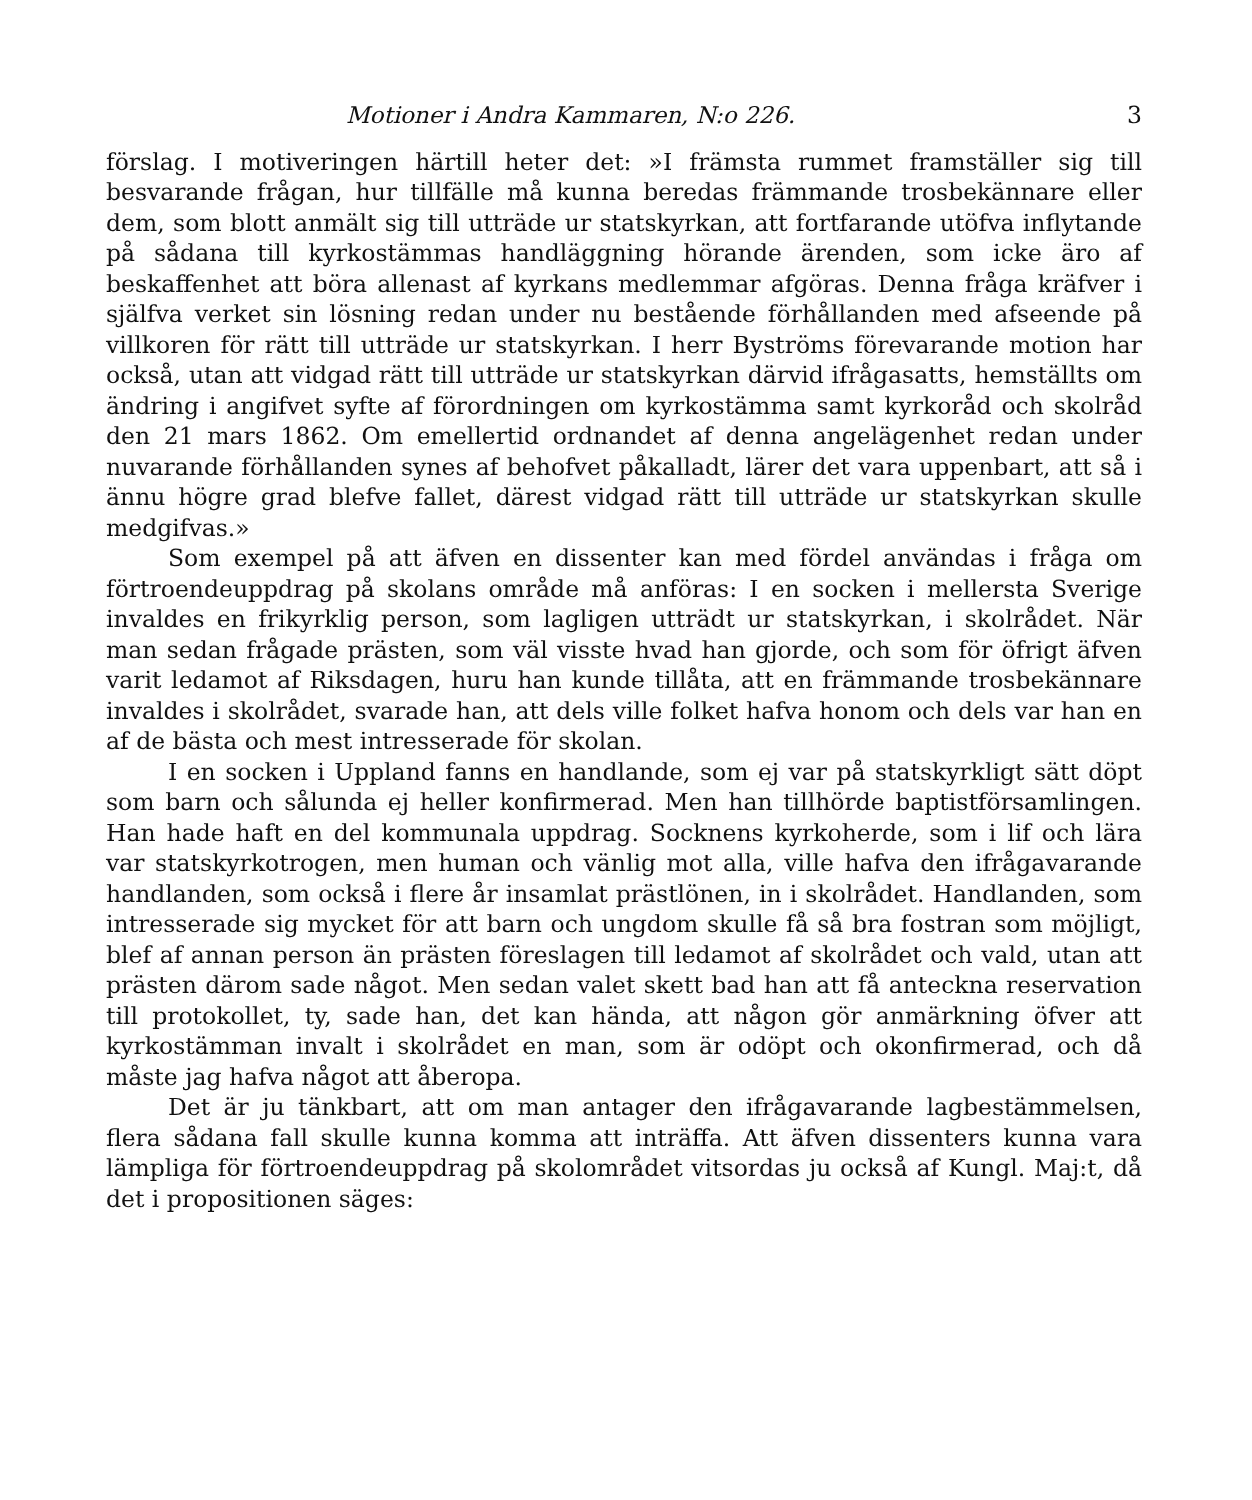Motioner i Andra Kammaren, N:o 226. 3
förslag. I motiveringen härtill heter det: »I främsta rummet framställer sig till besvarande frågan, hur tillfälle må kunna beredas främmande trosbekännare eller dem, som blott anmält sig till utträde ur statskyrkan, att fortfarande utöfva inflytande på sådana till kyrkostämmas handläggning hörande ärenden, som icke äro af beskaffenhet att böra allenast af kyrkans medlemmar afgöras. Denna fråga kräfver i själfva verket sin lösning redan under nu bestående förhållanden med afseende på villkoren för rätt till utträde ur statskyrkan. I herr Byströms förevarande motion har också, utan att vidgad rätt till utträde ur statskyrkan därvid ifrågasatts, hemställts om ändring i angifvet syfte af förordningen om kyrkostämma samt kyrkoråd och skolråd den 21 mars 1862. Om emellertid ordnandet af denna angelägenhet redan under nuvarande förhållanden synes af behofvet påkalladt, lärer det vara uppenbart, att så i ännu högre grad blefve fallet, därest vidgad rätt till utträde ur statskyrkan skulle medgifvas.»
Som exempel på att äfven en dissenter kan med fördel användas i fråga om förtroendeuppdrag på skolans område må anföras: I en socken i mellersta Sverige invaldes en frikyrklig person, som lagligen utträdt ur statskyrkan, i skolrådet. När man sedan frågade prästen, som väl visste hvad han gjorde, och som för öfrigt äfven varit ledamot af Riksdagen, huru han kunde tillåta, att en främmande trosbekännare invaldes i skolrådet, svarade han, att dels ville folket hafva honom och dels var han en af de bästa och mest intresserade för skolan.
I en socken i Uppland fanns en handlande, som ej var på statskyrkligt sätt döpt som barn och sålunda ej heller konfirmerad. Men han tillhörde baptistförsamlingen. Han hade haft en del kommunala uppdrag. Socknens kyrkoherde, som i lif och lära var statskyrkotrogen, men human och vänlig mot alla, ville hafva den ifrågavarande handlanden, som också i flere år insamlat prästlönen, in i skolrådet. Handlanden, som intresserade sig mycket för att barn och ungdom skulle få så bra fostran som möjligt, blef af annan person än prästen föreslagen till ledamot af skolrådet och vald, utan att prästen därom sade något. Men sedan valet skett bad han att få anteckna reservation till protokollet, ty, sade han, det kan hända, att någon gör anmärkning öfver att kyrkostämman invalt i skolrådet en man, som är odöpt och okonfirmerad, och då måste jag hafva något att åberopa.
Det är ju tänkbart, att om man antager den ifrågavarande lagbestämmelsen, flera sådana fall skulle kunna komma att inträffa. Att äfven dissenters kunna vara lämpliga för förtroendeuppdrag på skolområdet vitsordas ju också af Kungl. Maj:t, då det i propositionen säges: